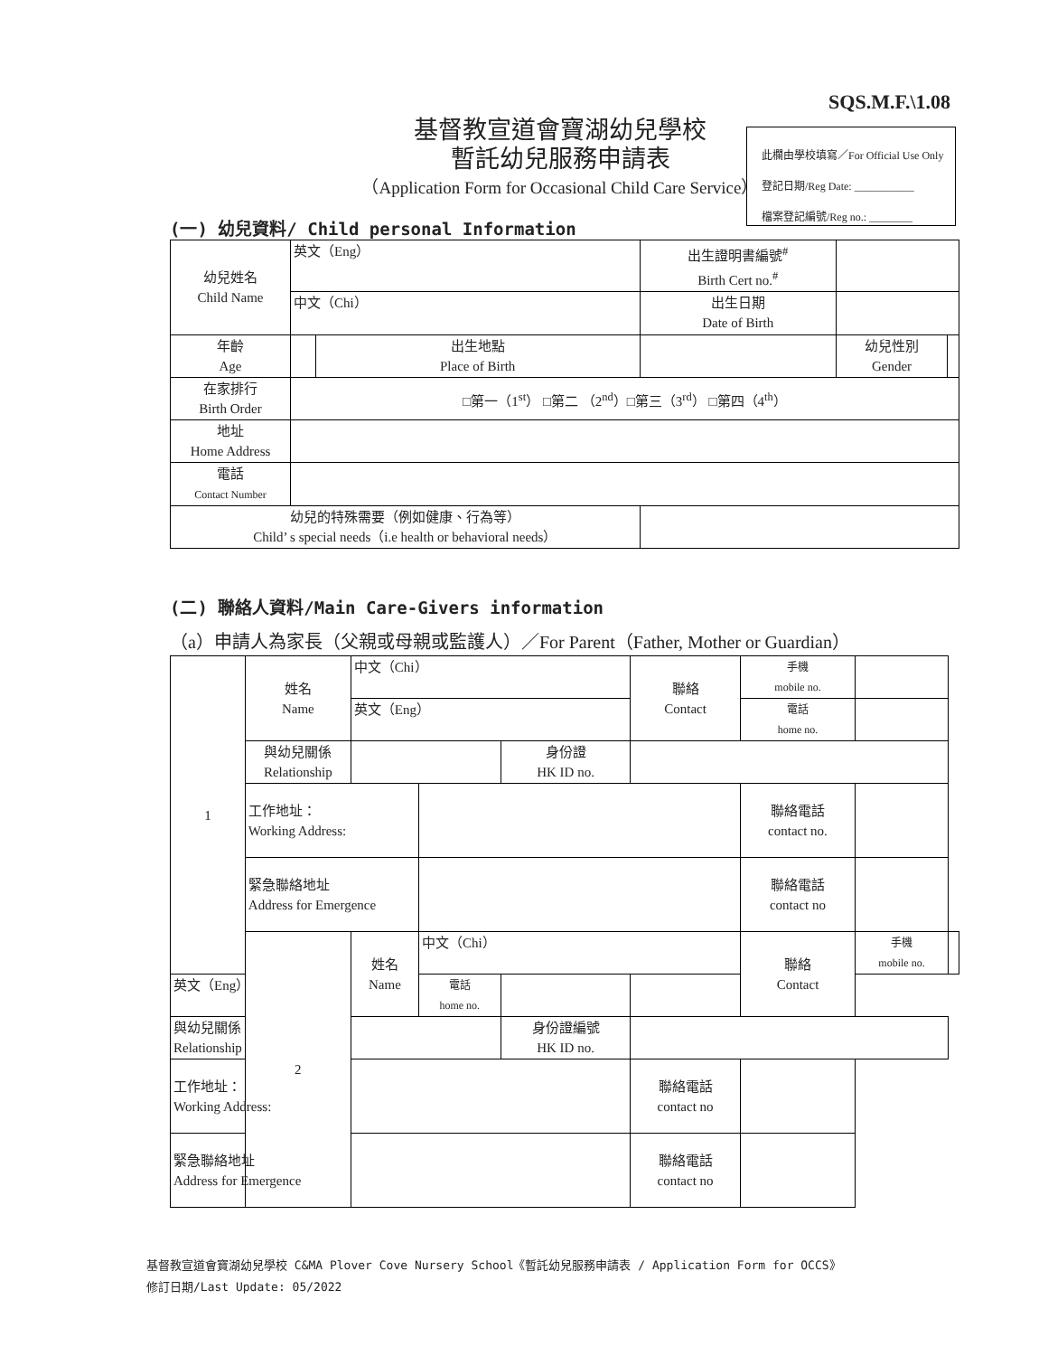SQS.M.F.\1.08
基督教宣道會寶湖幼兒學校
暫託幼兒服務申請表
（Application Form for Occasional Child Care Service）
此欄由學校填寫／For Official Use Only
登記日期/Reg Date: ___________
檔案登記編號/Reg no.: ________
(一) 幼兒資料/ Child personal Information
| 幼兒姓名 Child Name | 英文（Eng） | | 出生證明書編號<sup>#</sup> Birth Cert no.<sup>#</sup> | | |
| | 中文（Chi） | | 出生日期 Date of Birth | | |
| 年齡 Age | | 出生地點 Place of Birth | | 幼兒性別 Gender | |
| 在家排行 Birth Order | □第一（1<sup>st</sup>） □第二 （2<sup>nd</sup>）□第三（3<sup>rd</sup>） □第四（4<sup>th</sup>） | | | | |
| 地址 Home Address | | | | | |
| 電話 Contact Number | | | | | |
| 幼兒的特殊需要（例如健康、行為等） Child’ s special needs（i.e health or behavioral needs） | | | | | |
(二) 聯絡人資料/Main Care-Givers information
（a）申請人為家長（父親或母親或監護人）／For Parent（Father, Mother or Guardian）
| 1 | 姓名 Name | 中文（Chi） | | | 聯絡 Contact | 手機 mobile no. | | |
| | | 英文（Eng） | | | | 電話 home no. | | |
| | 與幼兒關係 Relationship | | | 身份證 HK ID no. | | | | |
| | 工作地址： Working Address: | | | | | 聯絡電話 contact no. | | |
| | 緊急聯絡地址 Address for Emergence | | | | | 聯絡電話 contact no | | |
| | 2 | 姓名 Name | 中文（Chi） | | | 聯絡 Contact | 手機 mobile no. | |
| 英文（Eng） | | | 電話 home no. | | | | | |
| 與幼兒關係 Relationship | | | | 身份證編號 HK ID no. | | | | |
| 工作地址： Working Address: | | | | | 聯絡電話 contact no | | | |
| 緊急聯絡地址 Address for Emergence | | | | | 聯絡電話 contact no | | | |
基督教宣道會寶湖幼兒學校 C&MA Plover Cove Nursery School《暫託幼兒服務申請表 / Application Form for OCCS》
修訂日期/Last Update: 05/2022